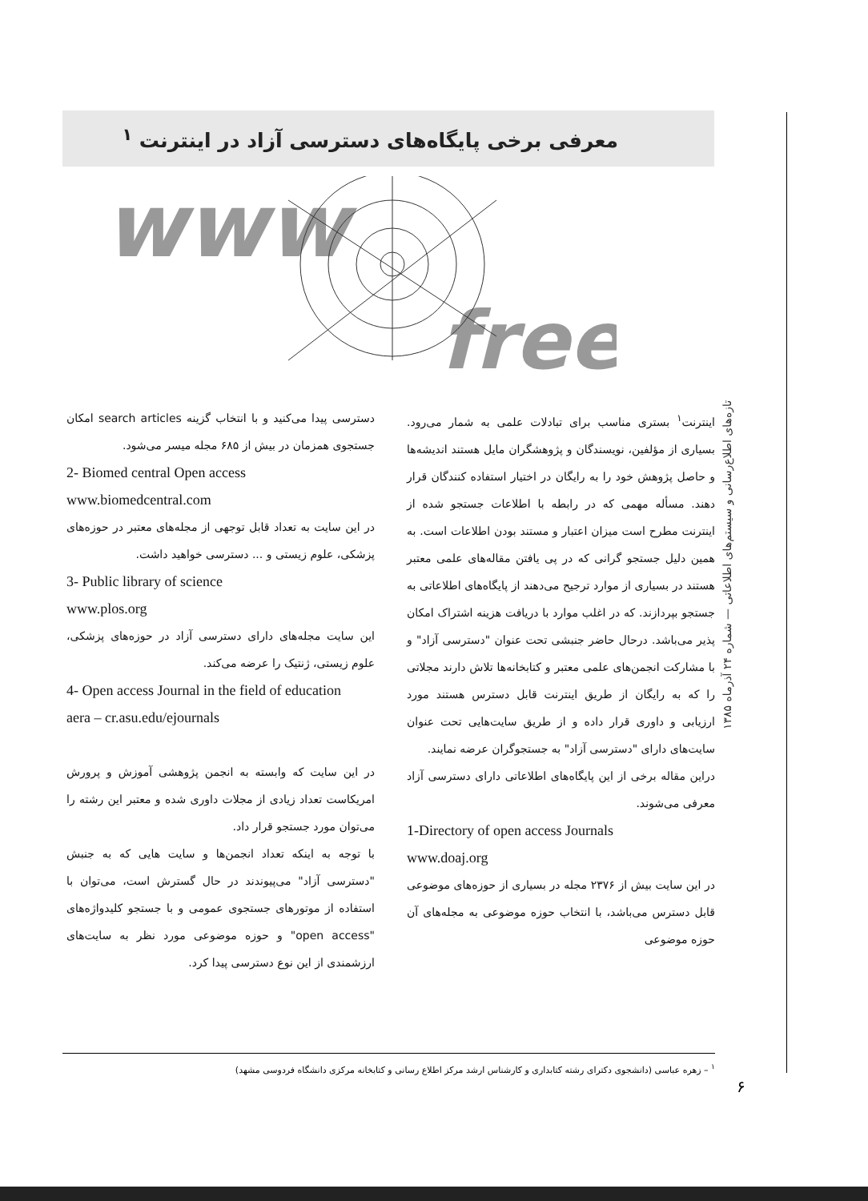معرفی برخی پایگاه‌های دسترسی آزاد در اینترنت <sup>۱</sup>
www
free
اینترنت<sup>۱</sup> بستری مناسب برای تبادلات علمی به شمار می‌رود. بسیاری از مؤلفین، نویسندگان و پژوهشگران مایل هستند اندیشه‌ها و حاصل پژوهش خود را به رایگان در اختیار استفاده کنندگان قرار دهند. مسأله مهمی که در رابطه با اطلاعات جستجو شده از اینترنت مطرح است میزان اعتبار و مستند بودن اطلاعات است. به همین دلیل جستجو گرانی که در پی یافتن مقاله‌های علمی معتبر هستند در بسیاری از موارد ترجیح می‌دهند از پایگاه‌های اطلاعاتی به جستجو بپردازند. که در اغلب موارد با دریافت هزینه اشتراک امکان پذیر می‌باشد. درحال حاضر جنبشی تحت عنوان "دسترسی آزاد" و با مشارکت انجمن‌های علمی معتبر و کتابخانه‌ها تلاش دارند مجلاتی را که به رایگان از طریق اینترنت قابل دسترس هستند مورد ارزیابی و داوری قرار داده و از طریق سایت‌هایی تحت عنوان سایت‌های دارای "دسترسی آزاد" به جستجوگران عرضه نمایند.
دراین مقاله برخی از این پایگاه‌های اطلاعاتی دارای دسترسی آزاد معرفی می‌شوند.
1-Directory of open access Journals
www.doaj.org
در این سایت بیش از ۲۳۷۶ مجله در بسیاری از حوزه‌های موضوعی قابل دسترس می‌باشد، با انتخاب حوزه موضوعی به مجله‌های آن حوزه موضوعی
دسترسی پیدا می‌کنید و با انتخاب گزینه search articles امکان جستجوی همزمان در بیش از ۶۸۵ مجله میسر می‌شود.
2- Biomed central Open access
www.biomedcentral.com
در این سایت به تعداد قابل توجهی از مجله‌های معتبر در حوزه‌های پزشکی، علوم زیستی و ... دسترسی خواهید داشت.
3- Public library of science
www.plos.org
این سایت مجله‌های دارای دسترسی آزاد در حوزه‌های پزشکی، علوم زیستی، ژنتیک را عرضه می‌کند.
4- Open access Journal in the field of education
aera – cr.asu.edu/ejournals
در این سایت که وابسته به انجمن پژوهشی آموزش و پرورش امریکاست تعداد زیادی از مجلات داوری شده و معتبر این رشته را می‌توان مورد جستجو قرار داد.
با توجه به اینکه تعداد انجمن‌ها و سایت هایی که به جنبش "دسترسی آزاد" می‌پیوندند در حال گسترش است، می‌توان با استفاده از موتورهای جستجوی عمومی و با جستجو کلیدواژه‌های "open access" و حوزه موضوعی مورد نظر به سایت‌های ارزشمندی از این نوع دسترسی پیدا کرد.
تازه‌های اطلاع‌رسانی و سیستم‌های اطلاعاتی — شماره ۲۴ آذرماه ۱۳۸۵
<sup>۱</sup> – زهره عباسی (دانشجوی دکترای رشته کتابداری و کارشناس ارشد مرکز اطلاع رسانی و کتابخانه مرکزی دانشگاه فردوسی مشهد)
۶